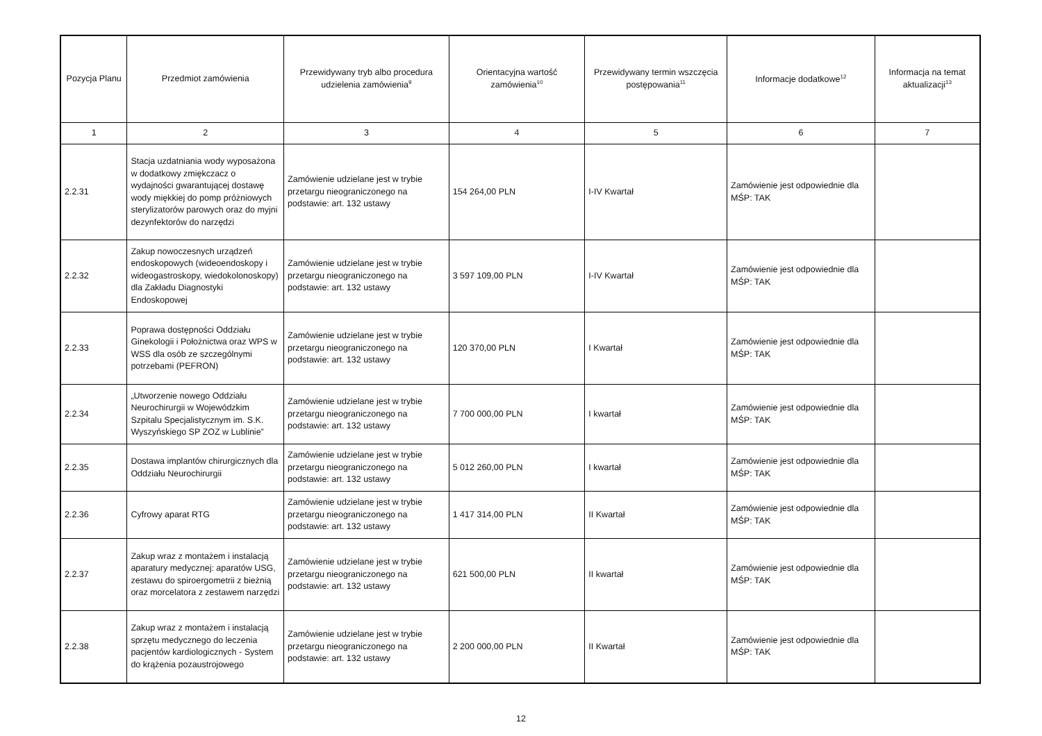| Pozycja Planu | Przedmiot zamówienia | Przewidywany tryb albo procedura udzielenia zamówienia<sup>9</sup> | Orientacyjna wartość zamówienia<sup>10</sup> | Przewidywany termin wszczęcia postępowania<sup>11</sup> | Informacje dodatkowe<sup>12</sup> | Informacja na temat aktualizacji<sup>13</sup> |
| --- | --- | --- | --- | --- | --- | --- |
| 1 | 2 | 3 | 4 | 5 | 6 | 7 |
| 2.2.31 | Stacja uzdatniania wody wyposażona w dodatkowy zmiękczacz o wydajności gwarantującej dostawę wody miękkiej do pomp próżniowych sterylizatorów parowych oraz do myjni dezynfektorów do narzędzi | Zamówienie udzielane jest w trybie przetargu nieograniczonego na podstawie: art. 132 ustawy | 154 264,00 PLN | I-IV Kwartał | Zamówienie jest odpowiednie dla MŚP: TAK | |
| 2.2.32 | Zakup nowoczesnych urządzeń endoskopowych (wideoendoskopy i wideogastroskopy, wiedokolonoskopy) dla Zakładu Diagnostyki Endoskopowej | Zamówienie udzielane jest w trybie przetargu nieograniczonego na podstawie: art. 132 ustawy | 3 597 109,00 PLN | I-IV Kwartał | Zamówienie jest odpowiednie dla MŚP: TAK | |
| 2.2.33 | Poprawa dostępności Oddziału Ginekologii i Położnictwa oraz WPS w WSS dla osób ze szczególnymi potrzebami (PEFRON) | Zamówienie udzielane jest w trybie przetargu nieograniczonego na podstawie: art. 132 ustawy | 120 370,00 PLN | I Kwartał | Zamówienie jest odpowiednie dla MŚP: TAK | |
| 2.2.34 | „Utworzenie nowego Oddziału Neurochirurgii w Wojewódzkim Szpitalu Specjalistycznym im. S.K. Wyszyńskiego SP ZOZ w Lublinie” | Zamówienie udzielane jest w trybie przetargu nieograniczonego na podstawie: art. 132 ustawy | 7 700 000,00 PLN | I kwartał | Zamówienie jest odpowiednie dla MŚP: TAK | |
| 2.2.35 | Dostawa implantów chirurgicznych dla Oddziału Neurochirurgii | Zamówienie udzielane jest w trybie przetargu nieograniczonego na podstawie: art. 132 ustawy | 5 012 260,00 PLN | I kwartał | Zamówienie jest odpowiednie dla MŚP: TAK | |
| 2.2.36 | Cyfrowy aparat RTG | Zamówienie udzielane jest w trybie przetargu nieograniczonego na podstawie: art. 132 ustawy | 1 417 314,00 PLN | II Kwartał | Zamówienie jest odpowiednie dla MŚP: TAK | |
| 2.2.37 | Zakup wraz z montażem i instalacją aparatury medycznej: aparatów USG, zestawu do spiroergometrii z bieżnią oraz morcelatora z zestawem narzędzi | Zamówienie udzielane jest w trybie przetargu nieograniczonego na podstawie: art. 132 ustawy | 621 500,00 PLN | II kwartał | Zamówienie jest odpowiednie dla MŚP: TAK | |
| 2.2.38 | Zakup wraz z montażem i instalacją sprzętu medycznego do leczenia pacjentów kardiologicznych - System do krążenia pozaustrojowego | Zamówienie udzielane jest w trybie przetargu nieograniczonego na podstawie: art. 132 ustawy | 2 200 000,00 PLN | II Kwartał | Zamówienie jest odpowiednie dla MŚP: TAK | |
12